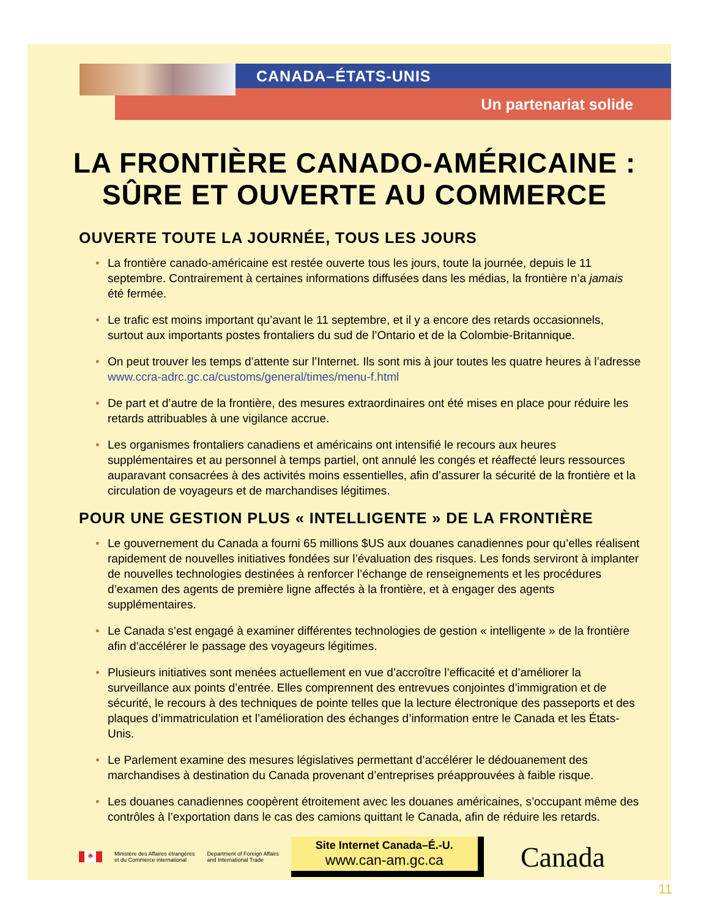CANADA–ÉTATS-UNIS
Un partenariat solide
LA FRONTIÈRE CANADO-AMÉRICAINE :
SÛRE ET OUVERTE AU COMMERCE
OUVERTE TOUTE LA JOURNÉE, TOUS LES JOURS
• La frontière canado-américaine est restée ouverte tous les jours, toute la journée, depuis le 11 septembre. Contrairement à certaines informations diffusées dans les médias, la frontière n’a jamais été fermée.
• Le trafic est moins important qu’avant le 11 septembre, et il y a encore des retards occasionnels, surtout aux importants postes frontaliers du sud de l’Ontario et de la Colombie-Britannique.
• On peut trouver les temps d’attente sur l’Internet. Ils sont mis à jour toutes les quatre heures à l’adresse www.ccra-adrc.gc.ca/customs/general/times/menu-f.html
• De part et d’autre de la frontière, des mesures extraordinaires ont été mises en place pour réduire les retards attribuables à une vigilance accrue.
• Les organismes frontaliers canadiens et américains ont intensifié le recours aux heures supplémentaires et au personnel à temps partiel, ont annulé les congés et réaffecté leurs ressources auparavant consacrées à des activités moins essentielles, afin d’assurer la sécurité de la frontière et la circulation de voyageurs et de marchandises légitimes.
POUR UNE GESTION PLUS « INTELLIGENTE » DE LA FRONTIÈRE
• Le gouvernement du Canada a fourni 65 millions $US aux douanes canadiennes pour qu’elles réalisent rapidement de nouvelles initiatives fondées sur l’évaluation des risques. Les fonds serviront à implanter de nouvelles technologies destinées à renforcer l’échange de renseignements et les procédures d’examen des agents de première ligne affectés à la frontière, et à engager des agents supplémentaires.
• Le Canada s’est engagé à examiner différentes technologies de gestion « intelligente » de la frontière afin d’accélérer le passage des voyageurs légitimes.
• Plusieurs initiatives sont menées actuellement en vue d’accroître l’efficacité et d’améliorer la surveillance aux points d’entrée. Elles comprennent des entrevues conjointes d’immigration et de sécurité, le recours à des techniques de pointe telles que la lecture électronique des passeports et des plaques d’immatriculation et l’amélioration des échanges d’information entre le Canada et les États-Unis.
• Le Parlement examine des mesures législatives permettant d’accélérer le dédouanement des marchandises à destination du Canada provenant d’entreprises préapprouvées à faible risque.
• Les douanes canadiennes coopèrent étroitement avec les douanes américaines, s’occupant même des contrôles à l’exportation dans le cas des camions quittant le Canada, afin de réduire les retards.
♣
Ministère des Affaires étrangères
et du Commerce international
Department of Foreign Affairs
and International Trade
Site Internet Canada–É.-U.
www.can-am.gc.ca
Canada
11